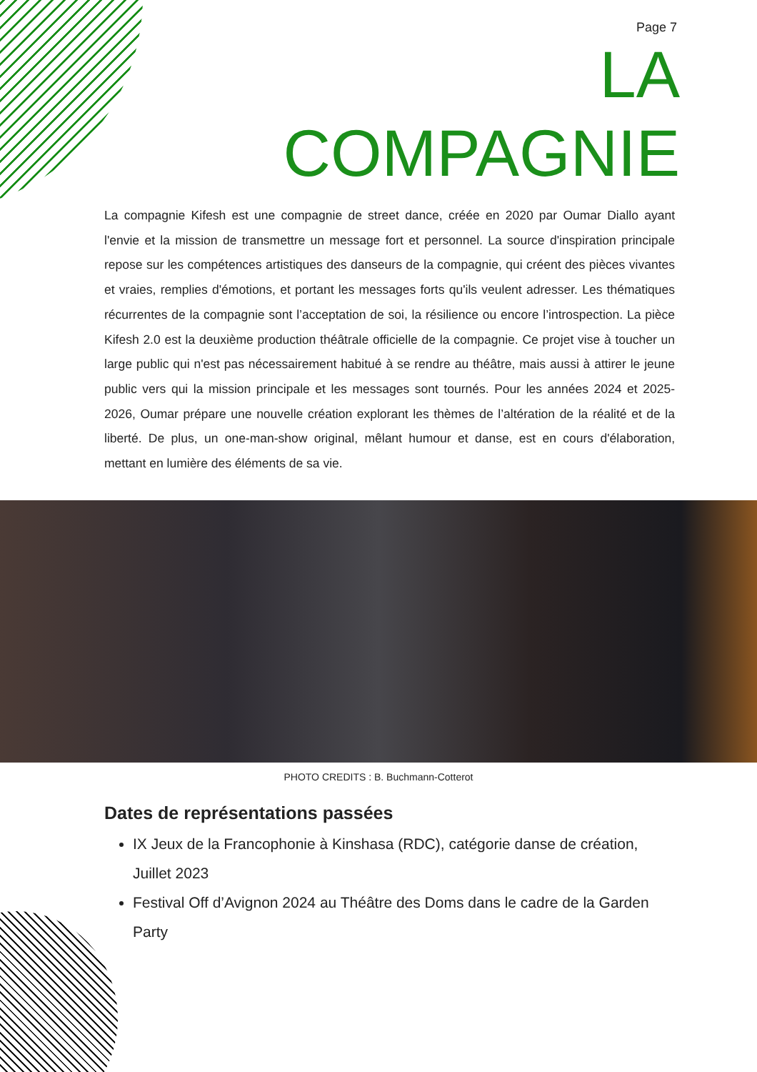Page 7
LA
COMPAGNIE
La compagnie Kifesh est une compagnie de street dance, créée en 2020 par Oumar Diallo ayant l'envie et la mission de transmettre un message fort et personnel. La source d'inspiration principale repose sur les compétences artistiques des danseurs de la compagnie, qui créent des pièces vivantes et vraies, remplies d'émotions, et portant les messages forts qu'ils veulent adresser. Les thématiques récurrentes de la compagnie sont l’acceptation de soi, la résilience ou encore l’introspection. La pièce Kifesh 2.0 est la deuxième production théâtrale officielle de la compagnie. Ce projet vise à toucher un large public qui n'est pas nécessairement habitué à se rendre au théâtre, mais aussi à attirer le jeune public vers qui la mission principale et les messages sont tournés. Pour les années 2024 et 2025-2026, Oumar prépare une nouvelle création explorant les thèmes de l’altération de la réalité et de la liberté. De plus, un one-man-show original, mêlant humour et danse, est en cours d'élaboration, mettant en lumière des éléments de sa vie.
PHOTO CREDITS : B. Buchmann-Cotterot
Dates de représentations passées
IX Jeux de la Francophonie à Kinshasa (RDC), catégorie danse de création, Juillet 2023
Festival Off d’Avignon 2024 au Théâtre des Doms dans le cadre de la Garden Party